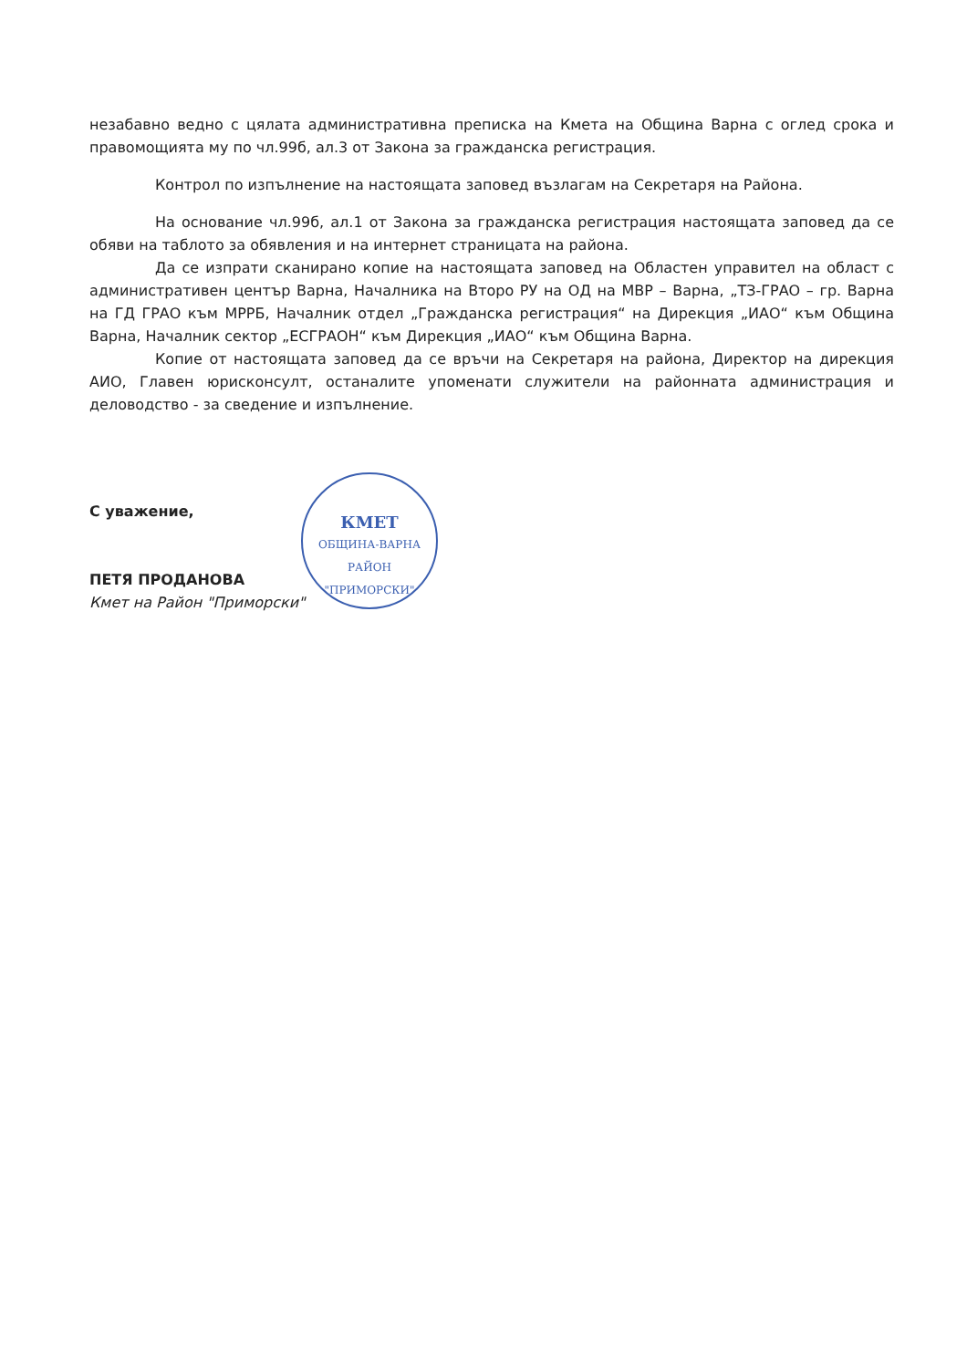незабавно ведно с цялата административна преписка на Кмета на Община Варна с оглед срока и правомощията му по чл.99б, ал.3 от Закона за гражданска регистрация.
Контрол по изпълнение на настоящата заповед възлагам на Секретаря на Района.
На основание чл.99б, ал.1 от Закона за гражданска регистрация настоящата заповед да се обяви на таблото за обявления и на интернет страницата на района.
Да се изпрати сканирано копие на настоящата заповед на Областен управител на област с административен център Варна, Началника на Второ РУ на ОД на МВР – Варна, „ТЗ-ГРАО – гр. Варна на ГД ГРАО към МРРБ, Началник отдел „Гражданска регистрация“ на Дирекция „ИАО“ към Община Варна, Началник сектор „ЕСГРАОН“ към Дирекция „ИАО“ към Община Варна.
Копие от настоящата заповед да се връчи на Секретаря на района, Директор на дирекция АИО, Главен юрисконсулт, останалите упоменати служители на районната администрация и деловодство - за сведение и изпълнение.
КМЕТ
ОБЩИНА-ВАРНА
РАЙОН "ПРИМОРСКИ"
С уважение,
ПЕТЯ ПРОДАНОВА
Кмет на Район "Приморски"